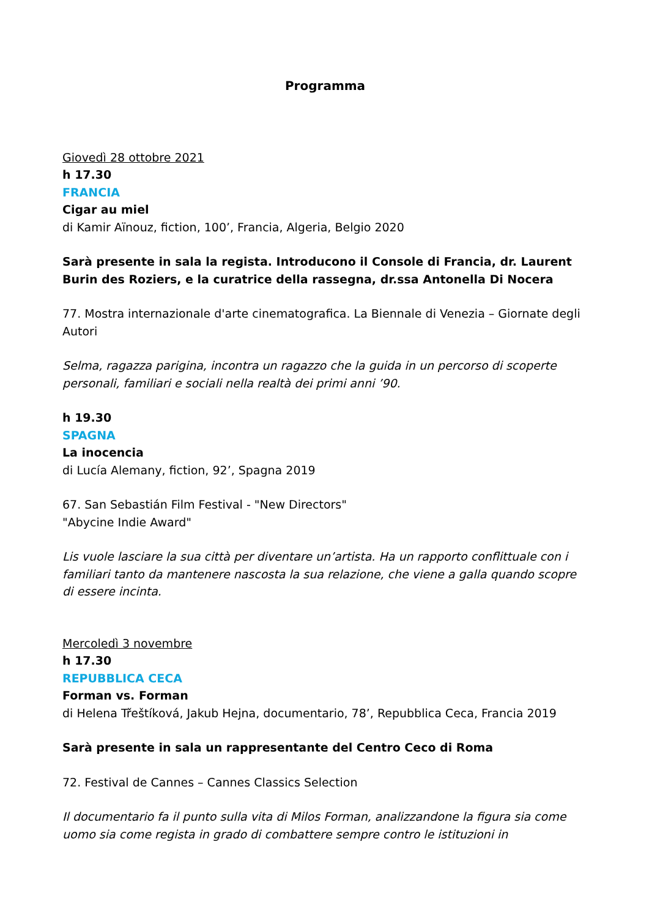Programma
Giovedì 28 ottobre 2021
h 17.30
FRANCIA
Cigar au miel
di Kamir Aïnouz, fiction, 100’, Francia, Algeria, Belgio 2020
Sarà presente in sala la regista. Introducono il Console di Francia, dr. Laurent Burin des Roziers, e la curatrice della rassegna, dr.ssa Antonella Di Nocera
77. Mostra internazionale d'arte cinematografica. La Biennale di Venezia – Giornate degli Autori
Selma, ragazza parigina, incontra un ragazzo che la guida in un percorso di scoperte personali, familiari e sociali nella realtà dei primi anni ’90.
h 19.30
SPAGNA
La inocencia
di Lucía Alemany, fiction, 92’, Spagna 2019
67. San Sebastián Film Festival - "New Directors"
"Abycine Indie Award"
Lis vuole lasciare la sua città per diventare un’artista. Ha un rapporto conflittuale con i familiari tanto da mantenere nascosta la sua relazione, che viene a galla quando scopre di essere incinta.
Mercoledì 3 novembre
h 17.30
REPUBBLICA CECA
Forman vs. Forman
di Helena Třeštíková, Jakub Hejna, documentario, 78’, Repubblica Ceca, Francia 2019
Sarà presente in sala un rappresentante del Centro Ceco di Roma
72. Festival de Cannes – Cannes Classics Selection
Il documentario fa il punto sulla vita di Milos Forman, analizzandone la figura sia come uomo sia come regista in grado di combattere sempre contro le istituzioni in